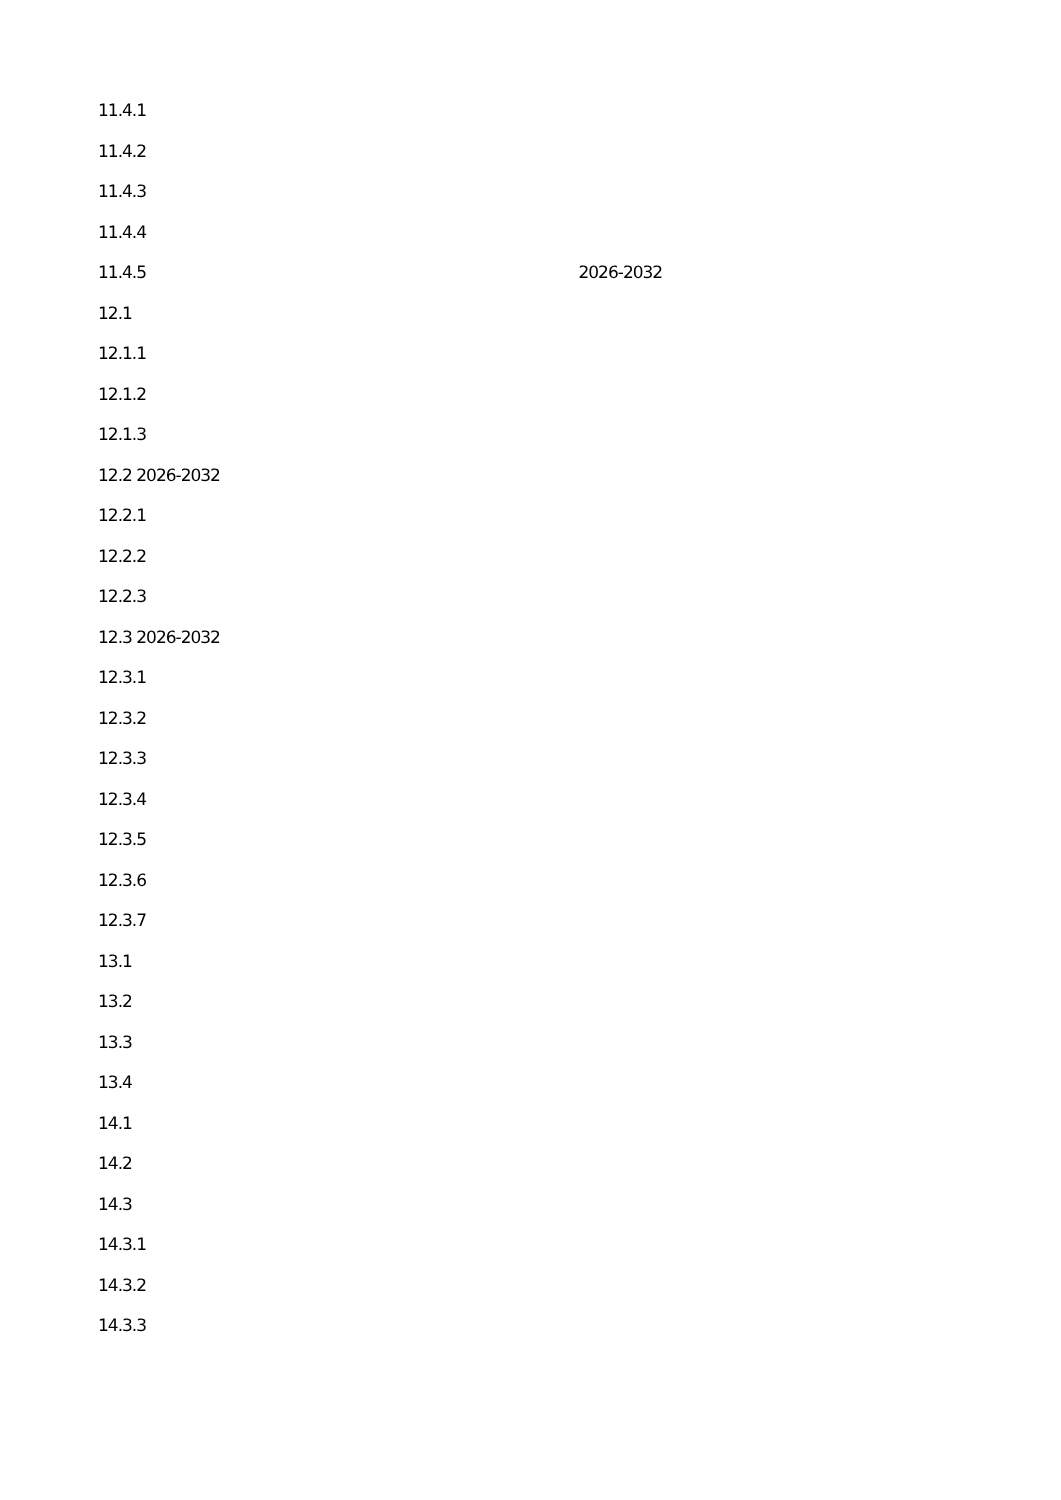11.4.1
11.4.2
11.4.3
11.4.4
11.4.5 2026-2032
12.1
12.1.1
12.1.2
12.1.3
12.2 2026-2032
12.2.1
12.2.2
12.2.3
12.3 2026-2032
12.3.1
12.3.2
12.3.3
12.3.4
12.3.5
12.3.6
12.3.7
13.1
13.2
13.3
13.4
14.1
14.2
14.3
14.3.1
14.3.2
14.3.3